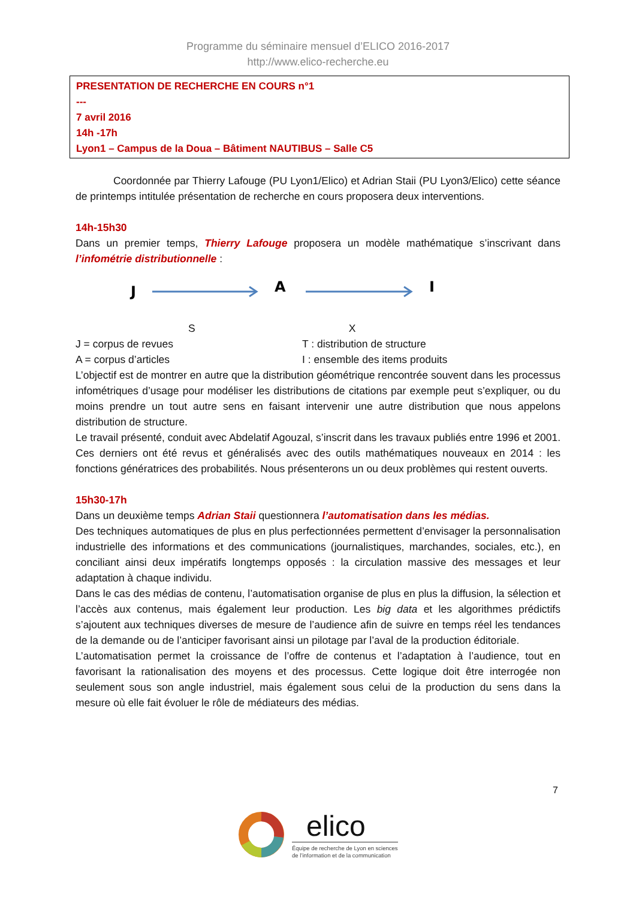Programme du séminaire mensuel d’ELICO 2016-2017
http://www.elico-recherche.eu
PRESENTATION DE RECHERCHE EN COURS n°1
---
7 avril 2016
14h -17h
Lyon1 – Campus de la Doua – Bâtiment NAUTIBUS – Salle C5
Coordonnée par Thierry Lafouge (PU Lyon1/Elico) et Adrian Staii (PU Lyon3/Elico) cette séance de printemps intitulée présentation de recherche en cours proposera deux interventions.
14h-15h30
Dans un premier temps, Thierry Lafouge proposera un modèle mathématique s’inscrivant dans l’infométrie distributionnelle :
J
A
I
S X
J = corpus de revues T : distribution de structure
A = corpus d’articles I : ensemble des items produits
L’objectif est de montrer en autre que la distribution géométrique rencontrée souvent dans les processus infométriques d’usage pour modéliser les distributions de citations par exemple peut s’expliquer, ou du moins prendre un tout autre sens en faisant intervenir une autre distribution que nous appelons distribution de structure.
Le travail présenté, conduit avec Abdelatif Agouzal, s’inscrit dans les travaux publiés entre 1996 et 2001. Ces derniers ont été revus et généralisés avec des outils mathématiques nouveaux en 2014 : les fonctions génératrices des probabilités. Nous présenterons un ou deux problèmes qui restent ouverts.
15h30-17h
Dans un deuxième temps Adrian Staii questionnera l’automatisation dans les médias.
Des techniques automatiques de plus en plus perfectionnées permettent d’envisager la personnalisation industrielle des informations et des communications (journalistiques, marchandes, sociales, etc.), en conciliant ainsi deux impératifs longtemps opposés : la circulation massive des messages et leur adaptation à chaque individu.
Dans le cas des médias de contenu, l’automatisation organise de plus en plus la diffusion, la sélection et l’accès aux contenus, mais également leur production. Les big data et les algorithmes prédictifs s’ajoutent aux techniques diverses de mesure de l’audience afin de suivre en temps réel les tendances de la demande ou de l’anticiper favorisant ainsi un pilotage par l’aval de la production éditoriale.
L’automatisation permet la croissance de l’offre de contenus et l’adaptation à l’audience, tout en favorisant la rationalisation des moyens et des processus. Cette logique doit être interrogée non seulement sous son angle industriel, mais également sous celui de la production du sens dans la mesure où elle fait évoluer le rôle de médiateurs des médias.
7
elico
Équipe de recherche de Lyon en sciences
de l’information et de la communication